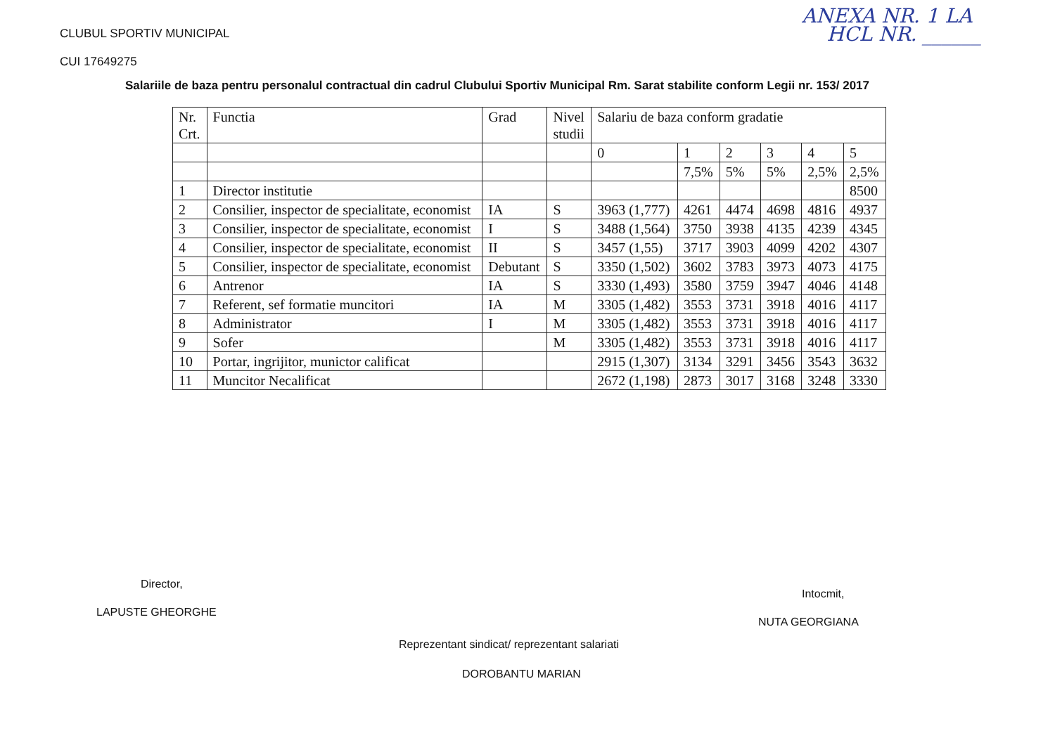CLUBUL SPORTIV MUNICIPAL
CUI 17649275
ANEXA NR. 1 LA
HCL NR. ______
Salariile de baza pentru personalul contractual din cadrul Clubului Sportiv Municipal Rm. Sarat stabilite conform Legii nr. 153/ 2017
| Nr. Crt. | Functia | Grad | Nivel studii | Salariu de baza conform gradatie | | | | | |
| --- | --- | --- | --- | --- | --- | --- | --- | --- | --- |
| | | | | 0 | 1 | 2 | 3 | 4 | 5 |
| | | | | | 7,5% | 5% | 5% | 2,5% | 2,5% |
| 1 | Director institutie | | | | | | | | 8500 |
| 2 | Consilier, inspector de specialitate, economist | IA | S | 3963 (1,777) | 4261 | 4474 | 4698 | 4816 | 4937 |
| 3 | Consilier, inspector de specialitate, economist | I | S | 3488 (1,564) | 3750 | 3938 | 4135 | 4239 | 4345 |
| 4 | Consilier, inspector de specialitate, economist | II | S | 3457 (1,55) | 3717 | 3903 | 4099 | 4202 | 4307 |
| 5 | Consilier, inspector de specialitate, economist | Debutant | S | 3350 (1,502) | 3602 | 3783 | 3973 | 4073 | 4175 |
| 6 | Antrenor | IA | S | 3330 (1,493) | 3580 | 3759 | 3947 | 4046 | 4148 |
| 7 | Referent, sef formatie muncitori | IA | M | 3305 (1,482) | 3553 | 3731 | 3918 | 4016 | 4117 |
| 8 | Administrator | I | M | 3305 (1,482) | 3553 | 3731 | 3918 | 4016 | 4117 |
| 9 | Sofer | | M | 3305 (1,482) | 3553 | 3731 | 3918 | 4016 | 4117 |
| 10 | Portar, ingrijitor, munictor calificat | | | 2915 (1,307) | 3134 | 3291 | 3456 | 3543 | 3632 |
| 11 | Muncitor Necalificat | | | 2672 (1,198) | 2873 | 3017 | 3168 | 3248 | 3330 |
Director,
LAPUSTE GHEORGHE
Intocmit,
NUTA GEORGIANA
Reprezentant sindicat/ reprezentant salariati
DOROBANTU MARIAN